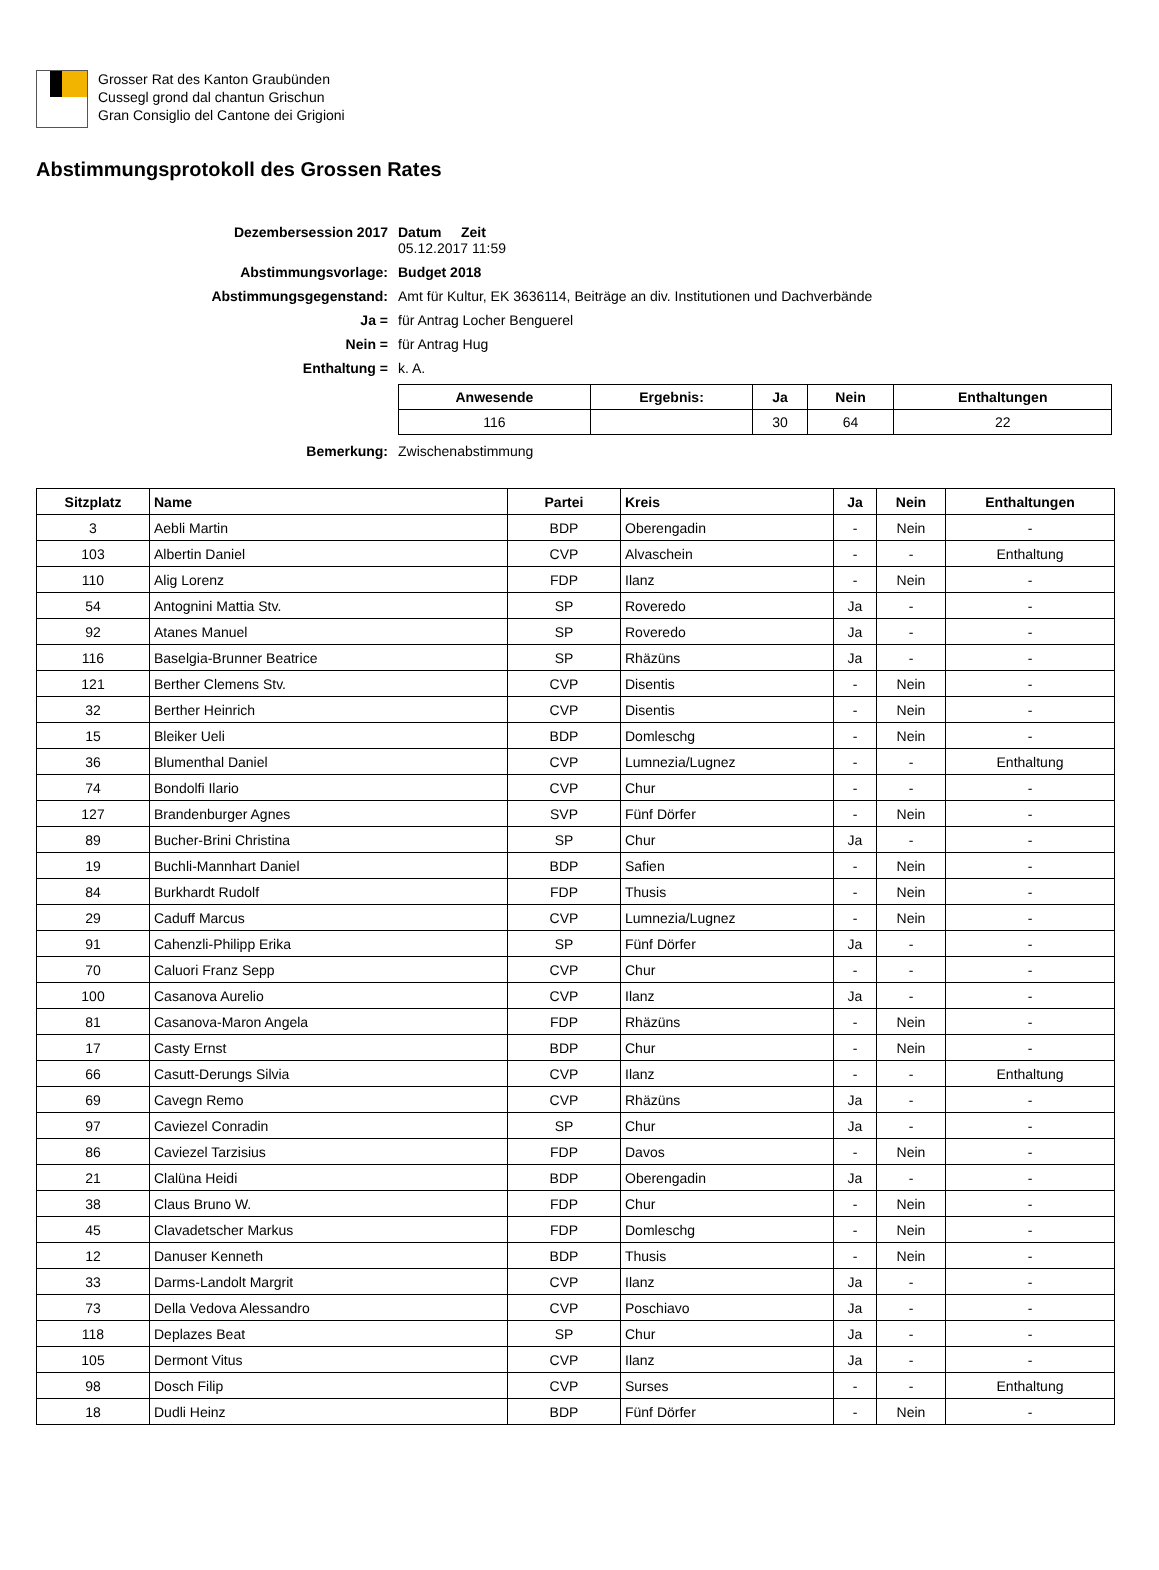Grosser Rat des Kanton Graubünden
Cussegl grond dal chantun Grischun
Gran Consiglio del Cantone dei Grigioni
Abstimmungsprotokoll des Grossen Rates
| Dezembersession 2017 | Datum Zeit 05.12.2017 11:59 |
| Abstimmungsvorlage: | Budget 2018 |
| Abstimmungsgegenstand: | Amt für Kultur, EK 3636114, Beiträge an div. Institutionen und Dachverbände |
| Ja = | für Antrag Locher Benguerel |
| Nein = | für Antrag Hug |
| Enthaltung = | k. A. |
| | / Anwesende / Ergebnis: / Ja / Nein / Enthaltungen / / --- / --- / --- / --- / --- / / 116 / / 30 / 64 / 22 / |
| Bemerkung: | Zwischenabstimmung |
| Sitzplatz | Name | Partei | Kreis | Ja | Nein | Enthaltungen |
| --- | --- | --- | --- | --- | --- | --- |
| 3 | Aebli Martin | BDP | Oberengadin | - | Nein | - |
| 103 | Albertin Daniel | CVP | Alvaschein | - | - | Enthaltung |
| 110 | Alig Lorenz | FDP | Ilanz | - | Nein | - |
| 54 | Antognini Mattia Stv. | SP | Roveredo | Ja | - | - |
| 92 | Atanes Manuel | SP | Roveredo | Ja | - | - |
| 116 | Baselgia-Brunner Beatrice | SP | Rhäzüns | Ja | - | - |
| 121 | Berther Clemens Stv. | CVP | Disentis | - | Nein | - |
| 32 | Berther Heinrich | CVP | Disentis | - | Nein | - |
| 15 | Bleiker Ueli | BDP | Domleschg | - | Nein | - |
| 36 | Blumenthal Daniel | CVP | Lumnezia/Lugnez | - | - | Enthaltung |
| 74 | Bondolfi Ilario | CVP | Chur | - | - | - |
| 127 | Brandenburger Agnes | SVP | Fünf Dörfer | - | Nein | - |
| 89 | Bucher-Brini Christina | SP | Chur | Ja | - | - |
| 19 | Buchli-Mannhart Daniel | BDP | Safien | - | Nein | - |
| 84 | Burkhardt Rudolf | FDP | Thusis | - | Nein | - |
| 29 | Caduff Marcus | CVP | Lumnezia/Lugnez | - | Nein | - |
| 91 | Cahenzli-Philipp Erika | SP | Fünf Dörfer | Ja | - | - |
| 70 | Caluori Franz Sepp | CVP | Chur | - | - | - |
| 100 | Casanova Aurelio | CVP | Ilanz | Ja | - | - |
| 81 | Casanova-Maron Angela | FDP | Rhäzüns | - | Nein | - |
| 17 | Casty Ernst | BDP | Chur | - | Nein | - |
| 66 | Casutt-Derungs Silvia | CVP | Ilanz | - | - | Enthaltung |
| 69 | Cavegn Remo | CVP | Rhäzüns | Ja | - | - |
| 97 | Caviezel Conradin | SP | Chur | Ja | - | - |
| 86 | Caviezel Tarzisius | FDP | Davos | - | Nein | - |
| 21 | Clalüna Heidi | BDP | Oberengadin | Ja | - | - |
| 38 | Claus Bruno W. | FDP | Chur | - | Nein | - |
| 45 | Clavadetscher Markus | FDP | Domleschg | - | Nein | - |
| 12 | Danuser Kenneth | BDP | Thusis | - | Nein | - |
| 33 | Darms-Landolt Margrit | CVP | Ilanz | Ja | - | - |
| 73 | Della Vedova Alessandro | CVP | Poschiavo | Ja | - | - |
| 118 | Deplazes Beat | SP | Chur | Ja | - | - |
| 105 | Dermont Vitus | CVP | Ilanz | Ja | - | - |
| 98 | Dosch Filip | CVP | Surses | - | - | Enthaltung |
| 18 | Dudli Heinz | BDP | Fünf Dörfer | - | Nein | - |